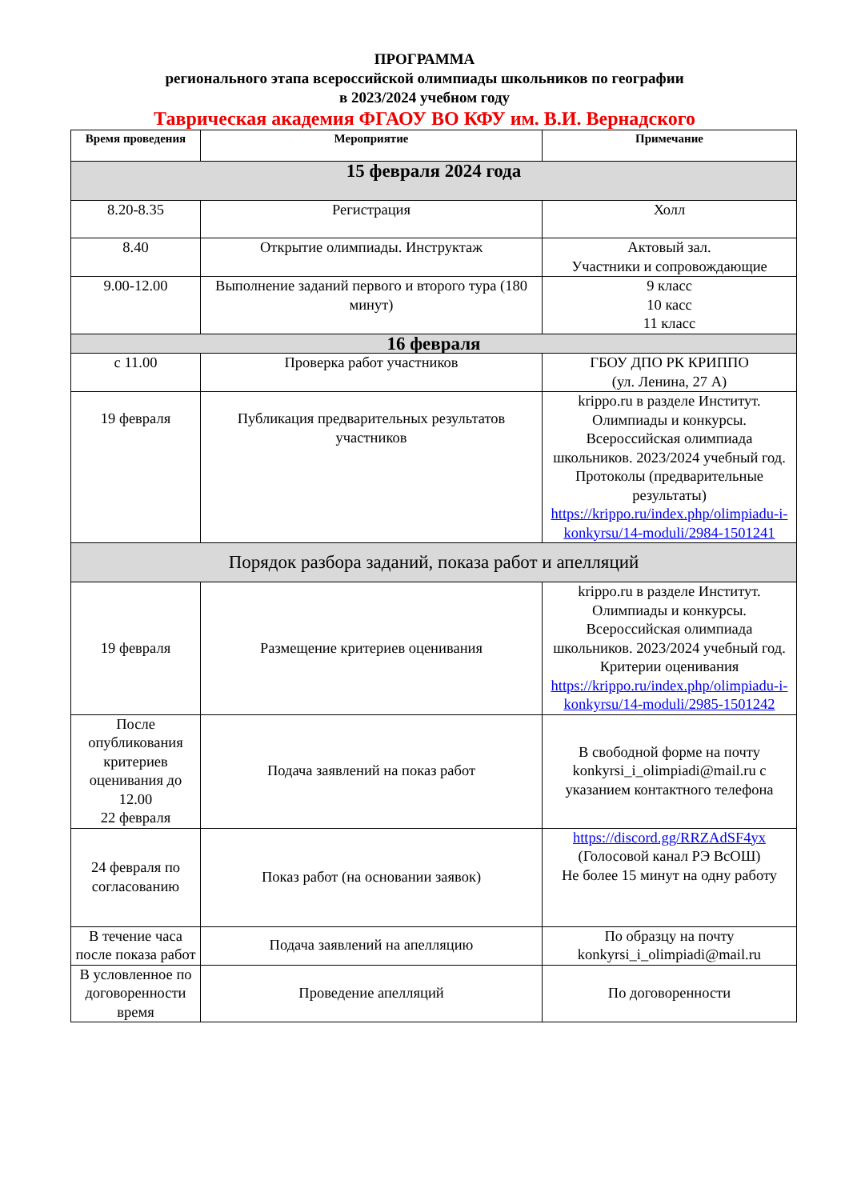ПРОГРАММА
регионального этапа всероссийской олимпиады школьников по географии
в 2023/2024 учебном году
Таврическая академия ФГАОУ ВО КФУ им. В.И. Вернадского
| Время проведения | Мероприятие | Примечание |
| --- | --- | --- |
| 15 февраля 2024 года | | |
| 8.20-8.35 | Регистрация | Холл |
| 8.40 | Открытие олимпиады. Инструктаж | Актовый зал. Участники и сопровождающие |
| 9.00-12.00 | Выполнение заданий первого и второго тура (180 минут) | 9 класс 10 касс 11 класс |
| 16 февраля | | |
| с 11.00 | Проверка работ участников | ГБОУ ДПО РК КРИППО (ул. Ленина, 27 А) |
| 19 февраля | Публикация предварительных результатов участников | krippo.ru в разделе Институт. Олимпиады и конкурсы. Всероссийская олимпиада школьников. 2023/2024 учебный год. Протоколы (предварительные результаты) https://krippo.ru/index.php/olimpiadu-i-konkyrsu/14-moduli/2984-1501241 |
| Порядок разбора заданий, показа работ и апелляций | | |
| 19 февраля | Размещение критериев оценивания | krippo.ru в разделе Институт. Олимпиады и конкурсы. Всероссийская олимпиада школьников. 2023/2024 учебный год. Критерии оценивания https://krippo.ru/index.php/olimpiadu-i-konkyrsu/14-moduli/2985-1501242 |
| После опубликования критериев оценивания до 12.00 22 февраля | Подача заявлений на показ работ | В свободной форме на почту konkyrsi_i_olimpiadi@mail.ru с указанием контактного телефона |
| 24 февраля по согласованию | Показ работ (на основании заявок) | https://discord.gg/RRZAdSF4yx (Голосовой канал РЭ ВсОШ) Не более 15 минут на одну работу |
| В течение часа после показа работ | Подача заявлений на апелляцию | По образцу на почту konkyrsi_i_olimpiadi@mail.ru |
| В условленное по договоренности время | Проведение апелляций | По договоренности |